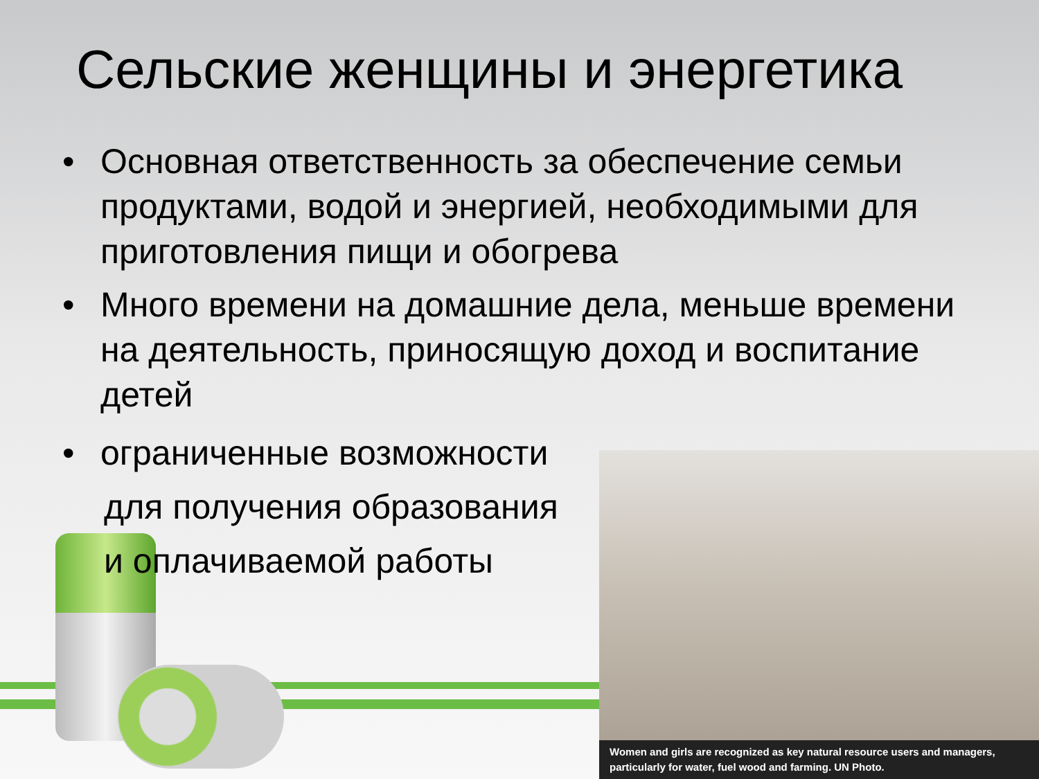Women and girls are recognized as key natural resource users and managers, particularly for water, fuel wood and farming. UN Photo.
Сельские женщины и энергетика
• Основная ответственность за обеспечение семьи продуктами, водой и энергией, необходимыми для приготовления пищи и обогрева
• Много времени на домашние дела, меньше времени на деятельность, приносящую доход и воспитание детей
• ограниченные возможности
для получения образования
и оплачиваемой работы